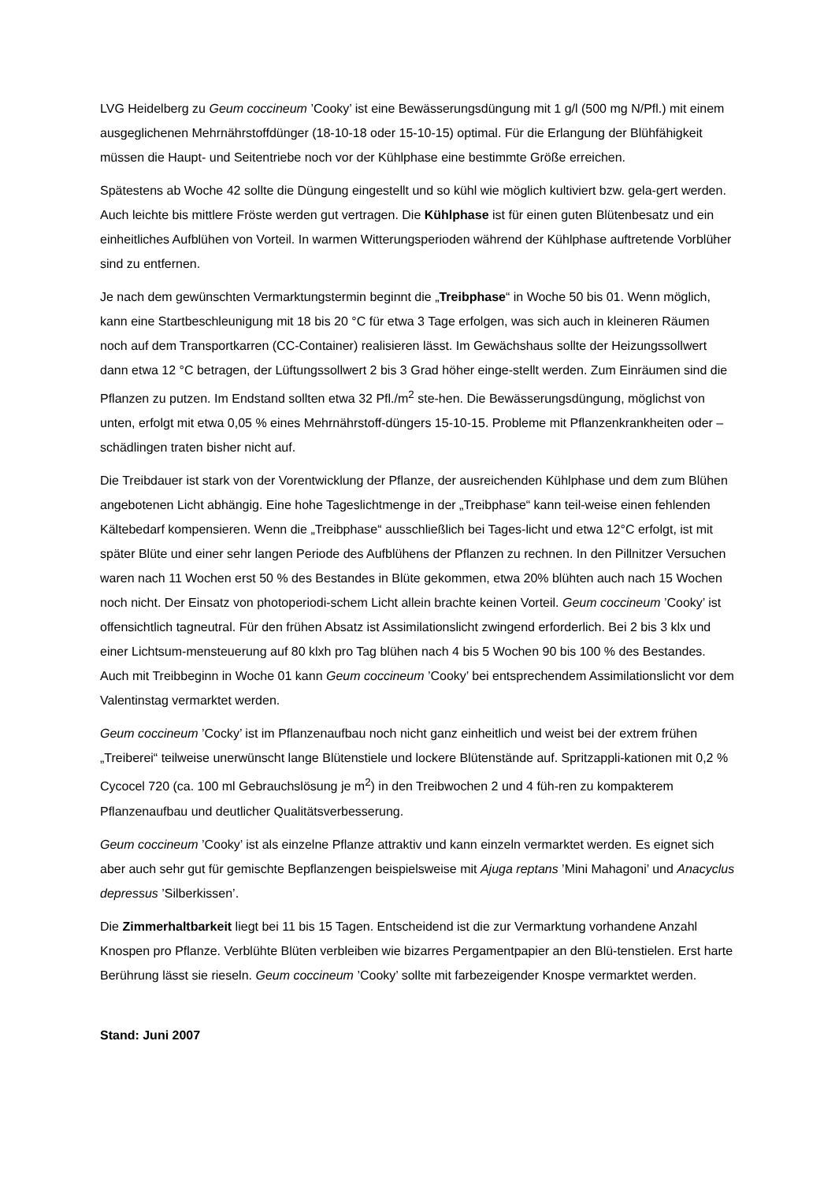LVG Heidelberg zu Geum coccineum ’Cooky’ ist eine Bewässerungsdüngung mit 1 g/l (500 mg N/Pfl.) mit einem ausgeglichenen Mehrnährstoffdünger (18-10-18 oder 15-10-15) optimal. Für die Erlangung der Blühfähigkeit müssen die Haupt- und Seitentriebe noch vor der Kühlphase eine bestimmte Größe erreichen.
Spätestens ab Woche 42 sollte die Düngung eingestellt und so kühl wie möglich kultiviert bzw. gela-gert werden. Auch leichte bis mittlere Fröste werden gut vertragen. Die Kühlphase ist für einen guten Blütenbesatz und ein einheitliches Aufblühen von Vorteil. In warmen Witterungsperioden während der Kühlphase auftretende Vorblüher sind zu entfernen.
Je nach dem gewünschten Vermarktungstermin beginnt die „Treibphase“ in Woche 50 bis 01. Wenn möglich, kann eine Startbeschleunigung mit 18 bis 20 °C für etwa 3 Tage erfolgen, was sich auch in kleineren Räumen noch auf dem Transportkarren (CC-Container) realisieren lässt. Im Gewächshaus sollte der Heizungssollwert dann etwa 12 °C betragen, der Lüftungssollwert 2 bis 3 Grad höher einge-stellt werden. Zum Einräumen sind die Pflanzen zu putzen. Im Endstand sollten etwa 32 Pfl./m<sup>2</sup> ste-hen. Die Bewässerungsdüngung, möglichst von unten, erfolgt mit etwa 0,05 % eines Mehrnährstoff-düngers 15-10-15. Probleme mit Pflanzenkrankheiten oder –schädlingen traten bisher nicht auf.
Die Treibdauer ist stark von der Vorentwicklung der Pflanze, der ausreichenden Kühlphase und dem zum Blühen angebotenen Licht abhängig. Eine hohe Tageslichtmenge in der „Treibphase“ kann teil-weise einen fehlenden Kältebedarf kompensieren. Wenn die „Treibphase“ ausschließlich bei Tages-licht und etwa 12°C erfolgt, ist mit später Blüte und einer sehr langen Periode des Aufblühens der Pflanzen zu rechnen. In den Pillnitzer Versuchen waren nach 11 Wochen erst 50 % des Bestandes in Blüte gekommen, etwa 20% blühten auch nach 15 Wochen noch nicht. Der Einsatz von photoperiodi-schem Licht allein brachte keinen Vorteil. Geum coccineum ’Cooky’ ist offensichtlich tagneutral. Für den frühen Absatz ist Assimilationslicht zwingend erforderlich. Bei 2 bis 3 klx und einer Lichtsum-mensteuerung auf 80 klxh pro Tag blühen nach 4 bis 5 Wochen 90 bis 100 % des Bestandes. Auch mit Treibbeginn in Woche 01 kann Geum coccineum ’Cooky’ bei entsprechendem Assimilationslicht vor dem Valentinstag vermarktet werden.
Geum coccineum ’Cocky’ ist im Pflanzenaufbau noch nicht ganz einheitlich und weist bei der extrem frühen „Treiberei“ teilweise unerwünscht lange Blütenstiele und lockere Blütenstände auf. Spritzappli-kationen mit 0,2 % Cycocel 720 (ca. 100 ml Gebrauchslösung je m<sup>2</sup>) in den Treibwochen 2 und 4 füh-ren zu kompakterem Pflanzenaufbau und deutlicher Qualitätsverbesserung.
Geum coccineum ’Cooky’ ist als einzelne Pflanze attraktiv und kann einzeln vermarktet werden. Es eignet sich aber auch sehr gut für gemischte Bepflanzengen beispielsweise mit Ajuga reptans ’Mini Mahagoni’ und Anacyclus depressus ’Silberkissen’.
Die Zimmerhaltbarkeit liegt bei 11 bis 15 Tagen. Entscheidend ist die zur Vermarktung vorhandene Anzahl Knospen pro Pflanze. Verblühte Blüten verbleiben wie bizarres Pergamentpapier an den Blü-tenstielen. Erst harte Berührung lässt sie rieseln. Geum coccineum ’Cooky’ sollte mit farbezeigender Knospe vermarktet werden.
Stand: Juni 2007